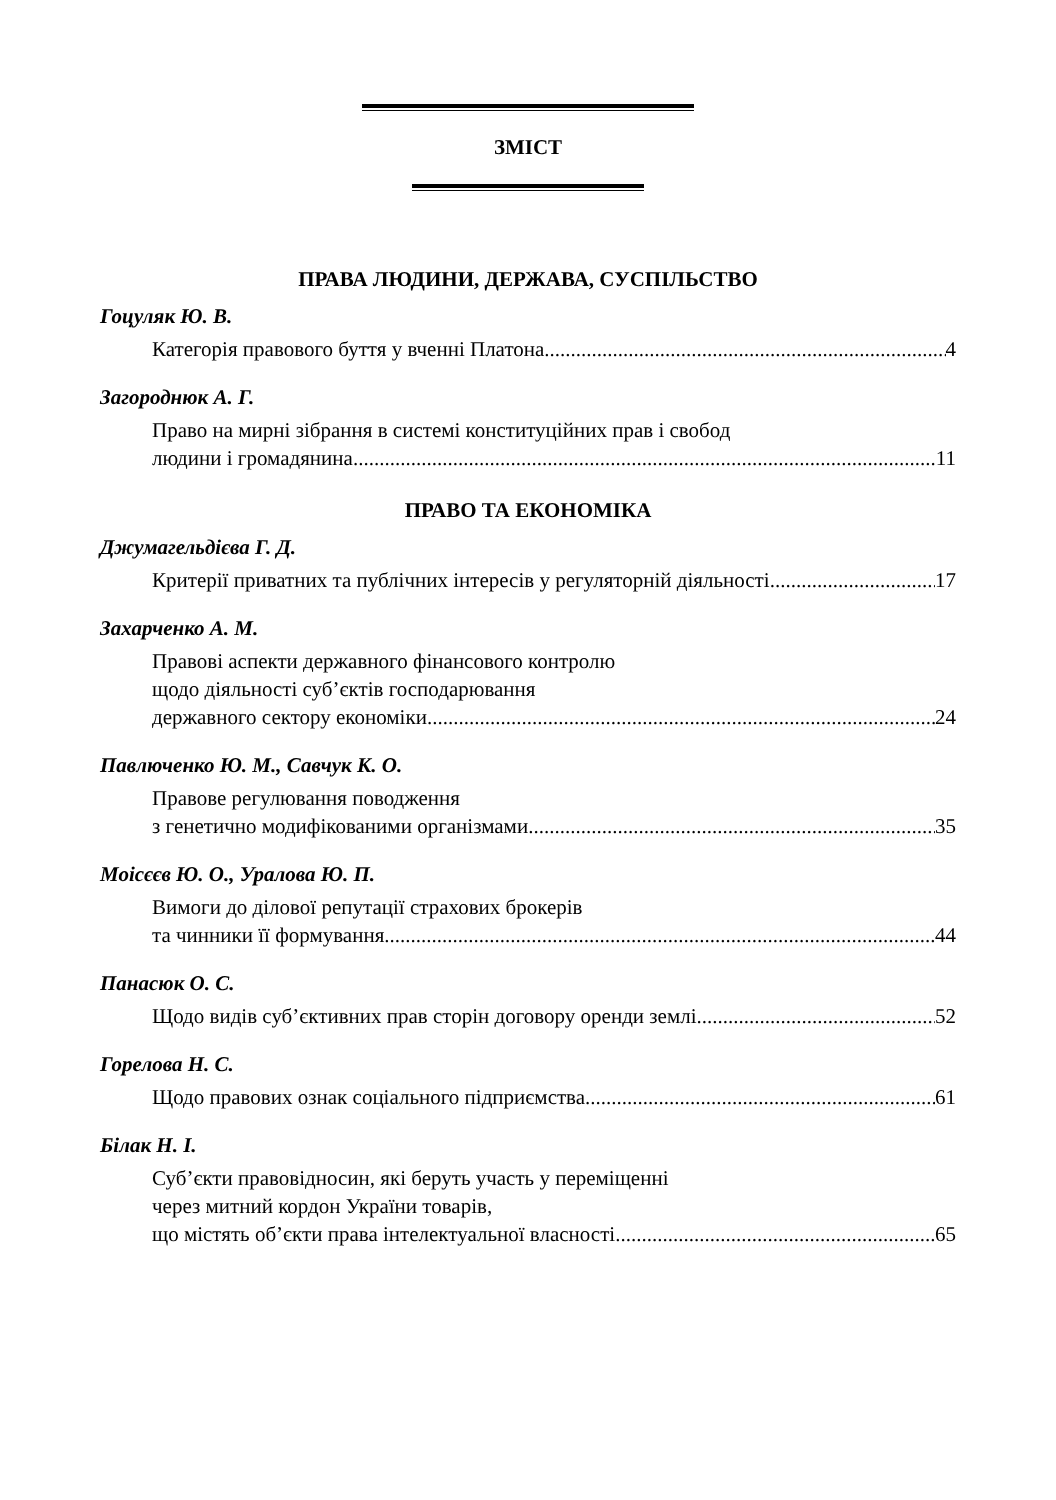ЗМІСТ
ПРАВА ЛЮДИНИ, ДЕРЖАВА, СУСПІЛЬСТВО
Гоцуляк Ю. В.
Категорія правового буття у вченні Платона 4
Загороднюк А. Г.
Право на мирні зібрання в системі конституційних прав і свобод
людини і громадянина 11
ПРАВО ТА ЕКОНОМІКА
Джумагельдієва Г. Д.
Критерії приватних та публічних інтересів у регуляторній діяльності 17
Захарченко А. М.
Правові аспекти державного фінансового контролю
щодо діяльності суб’єктів господарювання
державного сектору економіки 24
Павлюченко Ю. М., Савчук К. О.
Правове регулювання поводження
з генетично модифікованими організмами 35
Моісєєв Ю. О., Уралова Ю. П.
Вимоги до ділової репутації страхових брокерів
та чинники її формування 44
Панасюк О. С.
Щодо видів суб’єктивних прав сторін договору оренди землі 52
Горелова Н. С.
Щодо правових ознак соціального підприємства 61
Білак Н. І.
Суб’єкти правовідносин, які беруть участь у переміщенні
через митний кордон України товарів,
що містять об’єкти права інтелектуальної власності 65